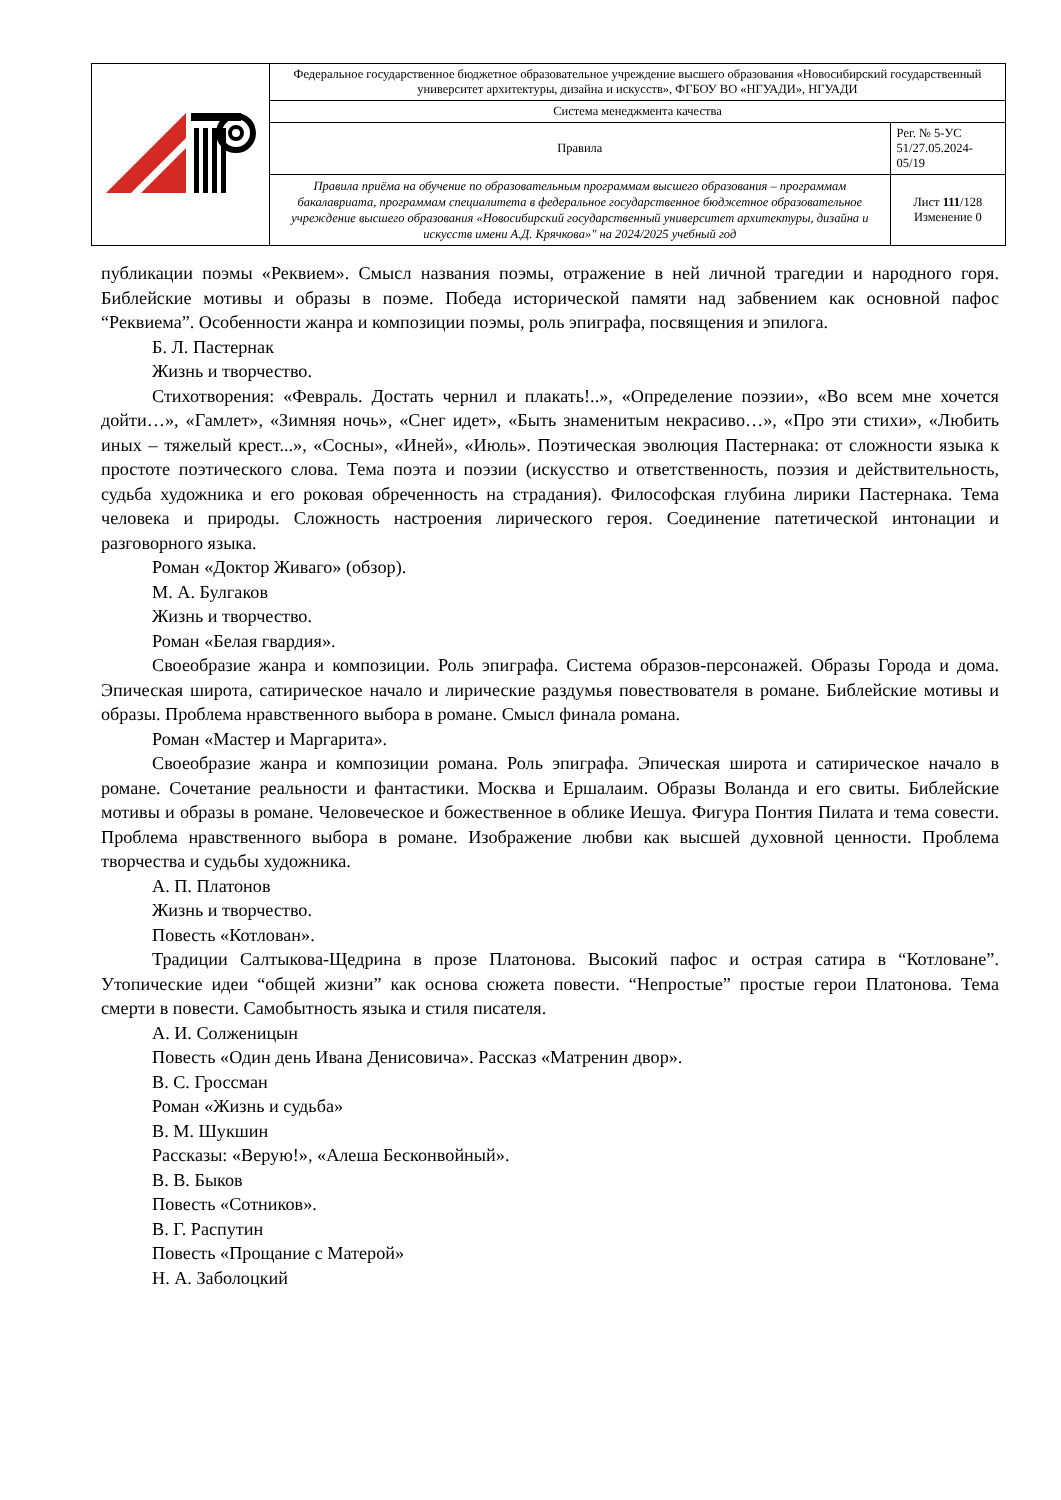| | Федеральное государственное бюджетное образовательное учреждение высшего образования «Новосибирский государственный университет архитектуры, дизайна и искусств», ФГБОУ ВО «НГУАДИ», НГУАДИ | |
| | Система менеджмента качества | |
| | Правила | Рег. № 5-УС 51/27.05.2024-05/19 |
| | Правила приёма на обучение по образовательным программам высшего образования – программам бакалавриата, программам специалитета в федеральное государственное бюджетное образовательное учреждение высшего образования «Новосибирский государственный университет архитектуры, дизайна и искусств имени А.Д. Крячкова»" на 2024/2025 учебный год | Лист 111 /128 Изменение 0 |
публикации поэмы «Реквием». Смысл названия поэмы, отражение в ней личной трагедии и народного горя. Библейские мотивы и образы в поэме. Победа исторической памяти над забвением как основной пафос “Реквиема”. Особенности жанра и композиции поэмы, роль эпиграфа, посвящения и эпилога.
Б. Л. Пастернак
Жизнь и творчество.
Стихотворения: «Февраль. Достать чернил и плакать!..», «Определение поэзии», «Во всем мне хочется дойти…», «Гамлет», «Зимняя ночь», «Снег идет», «Быть знаменитым некрасиво…», «Про эти стихи», «Любить иных – тяжелый крест...», «Сосны», «Иней», «Июль». Поэтическая эволюция Пастернака: от сложности языка к простоте поэтического слова. Тема поэта и поэзии (искусство и ответственность, поэзия и действительность, судьба художника и его роковая обреченность на страдания). Философская глубина лирики Пастернака. Тема человека и природы. Сложность настроения лирического героя. Соединение патетической интонации и разговорного языка.
Роман «Доктор Живаго» (обзор).
М. А. Булгаков
Жизнь и творчество.
Роман «Белая гвардия».
Своеобразие жанра и композиции. Роль эпиграфа. Система образов-персонажей. Образы Города и дома. Эпическая широта, сатирическое начало и лирические раздумья повествователя в романе. Библейские мотивы и образы. Проблема нравственного выбора в романе. Смысл финала романа.
Роман «Мастер и Маргарита».
Своеобразие жанра и композиции романа. Роль эпиграфа. Эпическая широта и сатирическое начало в романе. Сочетание реальности и фантастики. Москва и Ершалаим. Образы Воланда и его свиты. Библейские мотивы и образы в романе. Человеческое и божественное в облике Иешуа. Фигура Понтия Пилата и тема совести. Проблема нравственного выбора в романе. Изображение любви как высшей духовной ценности. Проблема творчества и судьбы художника.
А. П. Платонов
Жизнь и творчество.
Повесть «Котлован».
Традиции Салтыкова-Щедрина в прозе Платонова. Высокий пафос и острая сатира в “Котловане”. Утопические идеи “общей жизни” как основа сюжета повести. “Непростые” простые герои Платонова. Тема смерти в повести. Самобытность языка и стиля писателя.
А. И. Солженицын
Повесть «Один день Ивана Денисовича». Рассказ «Матренин двор».
В. С. Гроссман
Роман «Жизнь и судьба»
В. М. Шукшин
Рассказы: «Верую!», «Алеша Бесконвойный».
В. В. Быков
Повесть «Сотников».
В. Г. Распутин
Повесть «Прощание с Матерой»
Н. А. Заболоцкий